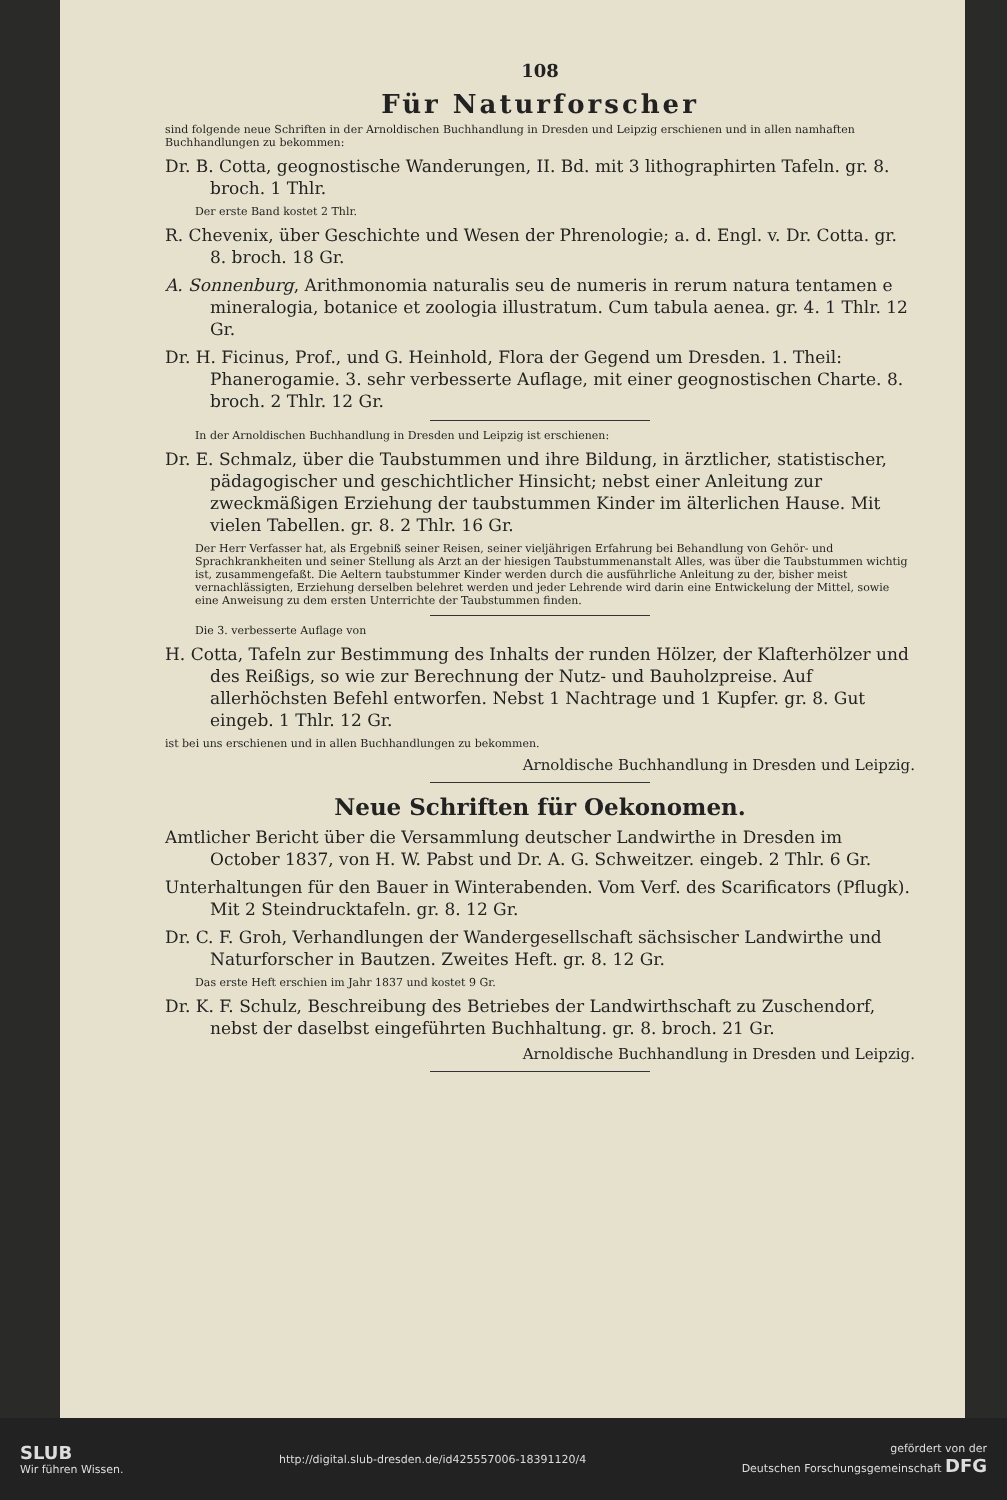108
Für Naturforscher
sind folgende neue Schriften in der Arnoldischen Buchhandlung in Dresden und Leipzig erschienen und in allen namhaften Buchhandlungen zu bekommen:
Dr. B. Cotta, geognostische Wanderungen, II. Bd. mit 3 lithographirten Tafeln. gr. 8. broch. 1 Thlr.
Der erste Band kostet 2 Thlr.
R. Chevenix, über Geschichte und Wesen der Phrenologie; a. d. Engl. v. Dr. Cotta. gr. 8. broch. 18 Gr.
A. Sonnenburg, Arithmonomia naturalis seu de numeris in rerum natura tentamen e mineralogia, botanice et zoologia illustratum. Cum tabula aenea. gr. 4. 1 Thlr. 12 Gr.
Dr. H. Ficinus, Prof., und G. Heinhold, Flora der Gegend um Dresden. 1. Theil: Phanerogamie. 3. sehr verbesserte Auflage, mit einer geognostischen Charte. 8. broch. 2 Thlr. 12 Gr.
In der Arnoldischen Buchhandlung in Dresden und Leipzig ist erschienen:
Dr. E. Schmalz, über die Taubstummen und ihre Bildung, in ärztlicher, statistischer, pädagogischer und geschichtlicher Hinsicht; nebst einer Anleitung zur zweckmäßigen Erziehung der taubstummen Kinder im älterlichen Hause. Mit vielen Tabellen. gr. 8. 2 Thlr. 16 Gr.
Der Herr Verfasser hat, als Ergebniß seiner Reisen, seiner vieljährigen Erfahrung bei Behandlung von Gehör- und Sprachkrankheiten und seiner Stellung als Arzt an der hiesigen Taubstummenanstalt Alles, was über die Taubstummen wichtig ist, zusammengefaßt. Die Aeltern taubstummer Kinder werden durch die ausführliche Anleitung zu der, bisher meist vernachlässigten, Erziehung derselben belehret werden und jeder Lehrende wird darin eine Entwickelung der Mittel, sowie eine Anweisung zu dem ersten Unterrichte der Taubstummen finden.
Die 3. verbesserte Auflage von
H. Cotta, Tafeln zur Bestimmung des Inhalts der runden Hölzer, der Klafterhölzer und des Reißigs, so wie zur Berechnung der Nutz- und Bauholzpreise. Auf allerhöchsten Befehl entworfen. Nebst 1 Nachtrage und 1 Kupfer. gr. 8. Gut eingeb. 1 Thlr. 12 Gr.
ist bei uns erschienen und in allen Buchhandlungen zu bekommen.
Arnoldische Buchhandlung in Dresden und Leipzig.
Neue Schriften für Oekonomen.
Amtlicher Bericht über die Versammlung deutscher Landwirthe in Dresden im October 1837, von H. W. Pabst und Dr. A. G. Schweitzer. eingeb. 2 Thlr. 6 Gr.
Unterhaltungen für den Bauer in Winterabenden. Vom Verf. des Scarificators (Pflugk). Mit 2 Steindrucktafeln. gr. 8. 12 Gr.
Dr. C. F. Groh, Verhandlungen der Wandergesellschaft sächsischer Landwirthe und Naturforscher in Bautzen. Zweites Heft. gr. 8. 12 Gr.
Das erste Heft erschien im Jahr 1837 und kostet 9 Gr.
Dr. K. F. Schulz, Beschreibung des Betriebes der Landwirthschaft zu Zuschendorf, nebst der daselbst eingeführten Buchhaltung. gr. 8. broch. 21 Gr.
Arnoldische Buchhandlung in Dresden und Leipzig.
SLUB
Wir führen Wissen.
http://digital.slub-dresden.de/id425557006-18391120/4
gefördert von der
Deutschen Forschungsgemeinschaft DFG